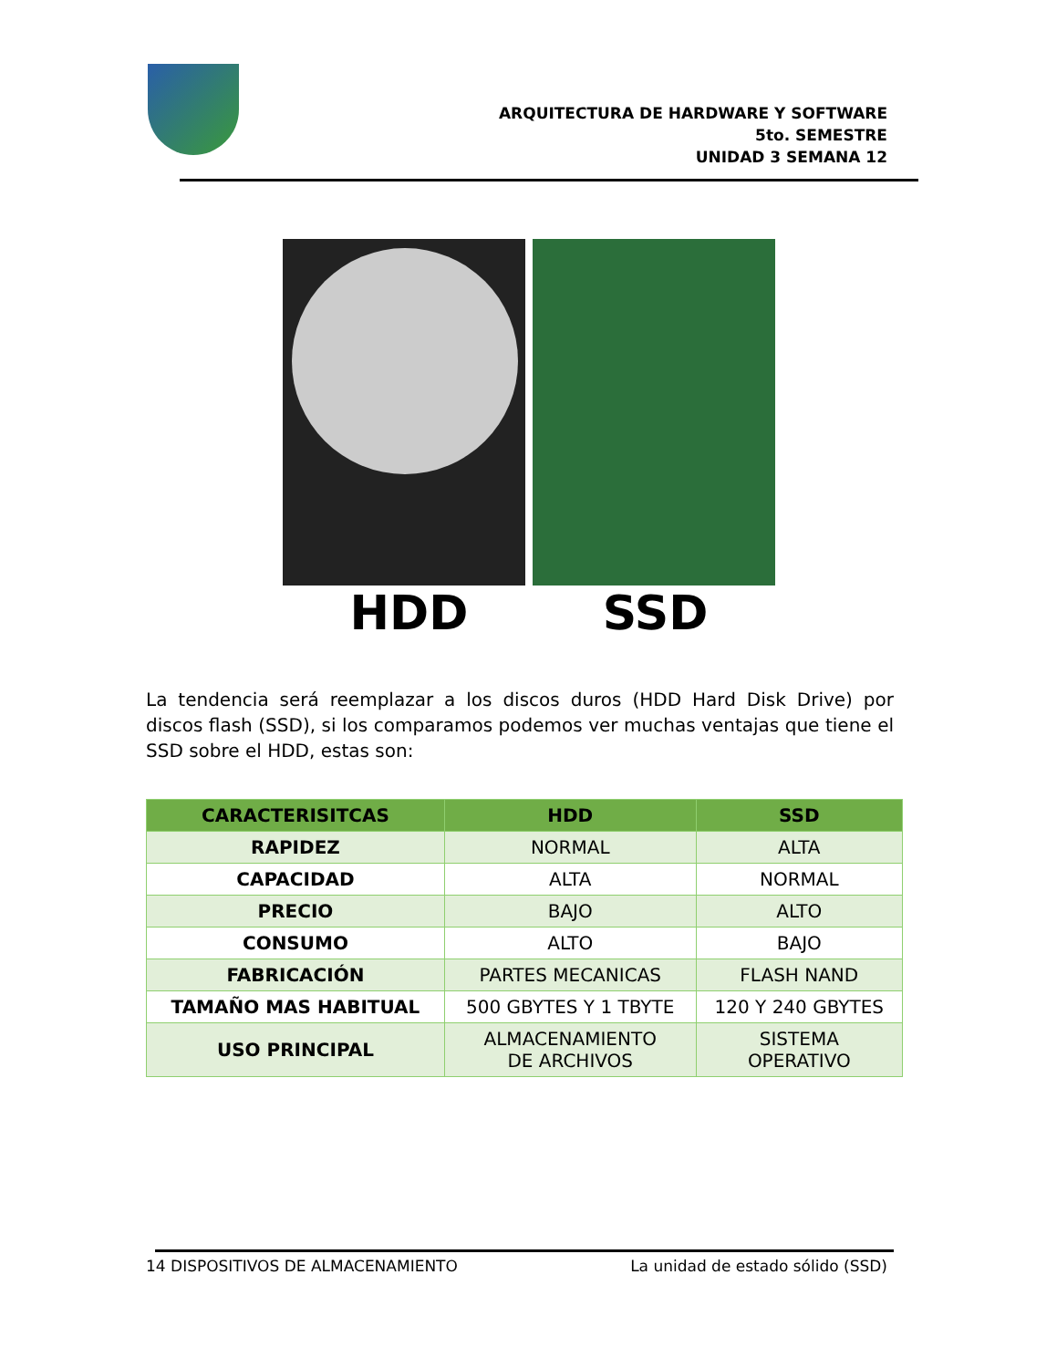ARQUITECTURA DE HARDWARE Y SOFTWARE
5to. SEMESTRE
UNIDAD 3 SEMANA 12
HDD SSD
La tendencia será reemplazar a los discos duros (HDD Hard Disk Drive) por discos flash (SSD), si los comparamos podemos ver muchas ventajas que tiene el SSD sobre el HDD, estas son:
| CARACTERISITCAS | HDD | SSD |
| --- | --- | --- |
| RAPIDEZ | NORMAL | ALTA |
| CAPACIDAD | ALTA | NORMAL |
| PRECIO | BAJO | ALTO |
| CONSUMO | ALTO | BAJO |
| FABRICACIÓN | PARTES MECANICAS | FLASH NAND |
| TAMAÑO MAS HABITUAL | 500 GBYTES Y 1 TBYTE | 120 Y 240 GBYTES |
| USO PRINCIPAL | ALMACENAMIENTO DE ARCHIVOS | SISTEMA OPERATIVO |
14 DISPOSITIVOS DE ALMACENAMIENTO La unidad de estado sólido (SSD)